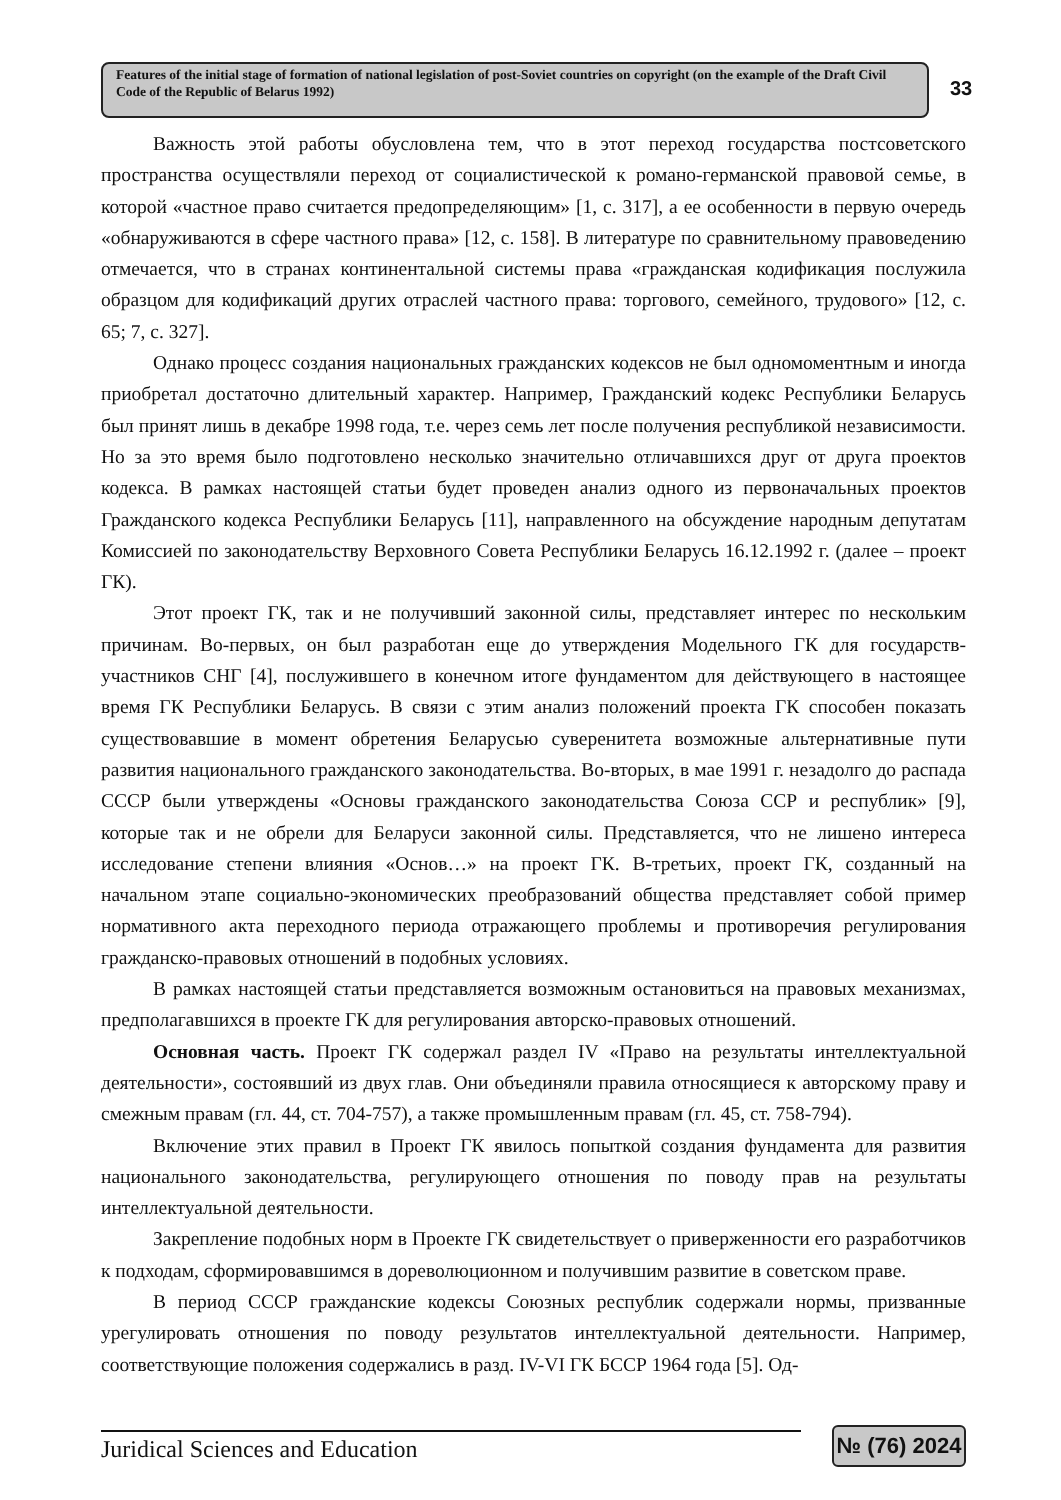Features of the initial stage of formation of national legislation of post-Soviet countries on copyright (on the example of the Draft Civil Code of the Republic of Belarus 1992)
33
Важность этой работы обусловлена тем, что в этот переход государства постсоветского пространства осуществляли переход от социалистической к романо-германской правовой семье, в которой «частное право считается предопределяющим» [1, с. 317], а ее особенности в первую очередь «обнаруживаются в сфере частного права» [12, с. 158]. В литературе по сравнительному правоведению отмечается, что в странах континентальной системы права «гражданская кодификация послужила образцом для кодификаций других отраслей частного права: торгового, семейного, трудового» [12, с. 65; 7, с. 327].
Однако процесс создания национальных гражданских кодексов не был одномоментным и иногда приобретал достаточно длительный характер. Например, Гражданский кодекс Республики Беларусь был принят лишь в декабре 1998 года, т.е. через семь лет после получения республикой независимости. Но за это время было подготовлено несколько значительно отличавшихся друг от друга проектов кодекса. В рамках настоящей статьи будет проведен анализ одного из первоначальных проектов Гражданского кодекса Республики Беларусь [11], направленного на обсуждение народным депутатам Комиссией по законодательству Верховного Совета Республики Беларусь 16.12.1992 г. (далее – проект ГК).
Этот проект ГК, так и не получивший законной силы, представляет интерес по нескольким причинам. Во-первых, он был разработан еще до утверждения Модельного ГК для государств-участников СНГ [4], послужившего в конечном итоге фундаментом для действующего в настоящее время ГК Республики Беларусь. В связи с этим анализ положений проекта ГК способен показать существовавшие в момент обретения Беларусью суверенитета возможные альтернативные пути развития национального гражданского законодательства. Во-вторых, в мае 1991 г. незадолго до распада СССР были утверждены «Основы гражданского законодательства Союза ССР и республик» [9], которые так и не обрели для Беларуси законной силы. Представляется, что не лишено интереса исследование степени влияния «Основ…» на проект ГК. В-третьих, проект ГК, созданный на начальном этапе социально-экономических преобразований общества представляет собой пример нормативного акта переходного периода отражающего проблемы и противоречия регулирования гражданско-правовых отношений в подобных условиях.
В рамках настоящей статьи представляется возможным остановиться на правовых механизмах, предполагавшихся в проекте ГК для регулирования авторско-правовых отношений.
Основная часть. Проект ГК содержал раздел IV «Право на результаты интеллектуальной деятельности», состоявший из двух глав. Они объединяли правила относящиеся к авторскому праву и смежным правам (гл. 44, ст. 704-757), а также промышленным правам (гл. 45, ст. 758-794).
Включение этих правил в Проект ГК явилось попыткой создания фундамента для развития национального законодательства, регулирующего отношения по поводу прав на результаты интеллектуальной деятельности.
Закрепление подобных норм в Проекте ГК свидетельствует о приверженности его разработчиков к подходам, сформировавшимся в дореволюционном и получившим развитие в советском праве.
В период СССР гражданские кодексы Союзных республик содержали нормы, призванные урегулировать отношения по поводу результатов интеллектуальной деятельности. Например, соответствующие положения содержались в разд. IV-VI ГК БССР 1964 года [5]. Од-
Juridical Sciences and Education
№ (76) 2024